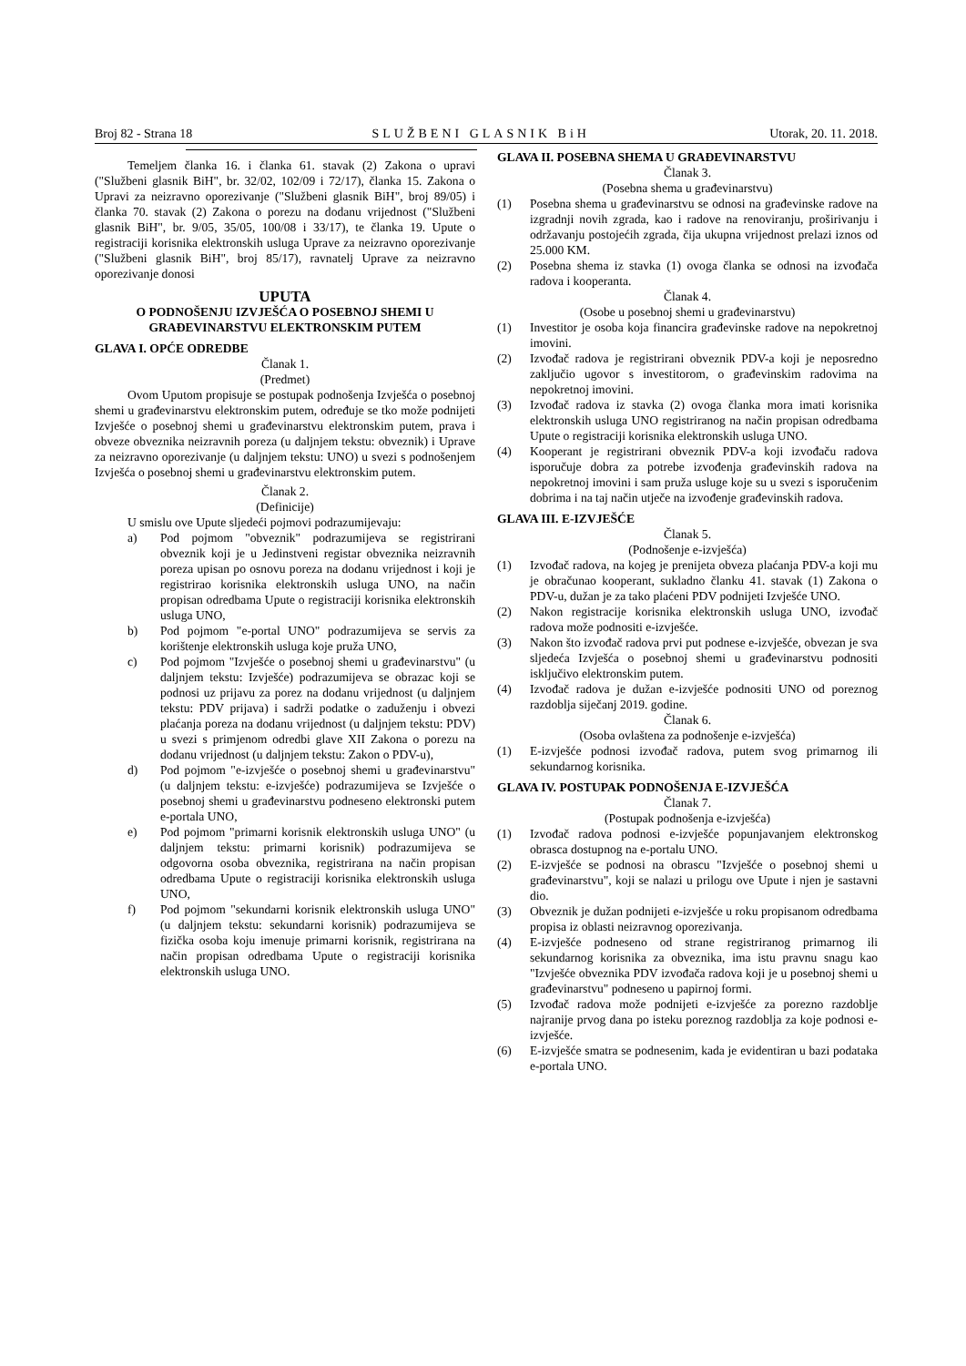Broj 82 - Strana 18 SLUŽBENI GLASNIK BiH Utorak, 20. 11. 2018.
Temeljem članka 16. i članka 61. stavak (2) Zakona o upravi ("Službeni glasnik BiH", br. 32/02, 102/09 i 72/17), članka 15. Zakona o Upravi za neizravno oporezivanje ("Službeni glasnik BiH", broj 89/05) i članka 70. stavak (2) Zakona o porezu na dodanu vrijednost ("Službeni glasnik BiH", br. 9/05, 35/05, 100/08 i 33/17), te članka 19. Upute o registraciji korisnika elektronskih usluga Uprave za neizravno oporezivanje ("Službeni glasnik BiH", broj 85/17), ravnatelj Uprave za neizravno oporezivanje donosi
UPUTA
O PODNOŠENJU IZVJEŠĆA O POSEBNOJ SHEMI U GRAĐEVINARSTVU ELEKTRONSKIM PUTEM
GLAVA I. OPĆE ODREDBE
Članak 1.
(Predmet)
Ovom Uputom propisuje se postupak podnošenja Izvješća o posebnoj shemi u građevinarstvu elektronskim putem, određuje se tko može podnijeti Izvješće o posebnoj shemi u građevinarstvu elektronskim putem, prava i obveze obveznika neizravnih poreza (u daljnjem tekstu: obveznik) i Uprave za neizravno oporezivanje (u daljnjem tekstu: UNO) u svezi s podnošenjem Izvješća o posebnoj shemi u građevinarstvu elektronskim putem.
Članak 2.
(Definicije)
U smislu ove Upute sljedeći pojmovi podrazumijevaju:
a) Pod pojmom "obveznik" podrazumijeva se registrirani obveznik koji je u Jedinstveni registar obveznika neizravnih poreza upisan po osnovu poreza na dodanu vrijednost i koji je registrirao korisnika elektronskih usluga UNO, na način propisan odredbama Upute o registraciji korisnika elektronskih usluga UNO,
b) Pod pojmom "e-portal UNO" podrazumijeva se servis za korištenje elektronskih usluga koje pruža UNO,
c) Pod pojmom "Izvješće o posebnoj shemi u građevinarstvu" (u daljnjem tekstu: Izvješće) podrazumijeva se obrazac koji se podnosi uz prijavu za porez na dodanu vrijednost (u daljnjem tekstu: PDV prijava) i sadrži podatke o zaduženju i obvezi plaćanja poreza na dodanu vrijednost (u daljnjem tekstu: PDV) u svezi s primjenom odredbi glave XII Zakona o porezu na dodanu vrijednost (u daljnjem tekstu: Zakon o PDV-u),
d) Pod pojmom "e-izvješće o posebnoj shemi u građevinarstvu" (u daljnjem tekstu: e-izvješće) podrazumijeva se Izvješće o posebnoj shemi u građevinarstvu podneseno elektronski putem e-portala UNO,
e) Pod pojmom "primarni korisnik elektronskih usluga UNO" (u daljnjem tekstu: primarni korisnik) podrazumijeva se odgovorna osoba obveznika, registrirana na način propisan odredbama Upute o registraciji korisnika elektronskih usluga UNO,
f) Pod pojmom "sekundarni korisnik elektronskih usluga UNO" (u daljnjem tekstu: sekundarni korisnik) podrazumijeva se fizička osoba koju imenuje primarni korisnik, registrirana na način propisan odredbama Upute o registraciji korisnika elektronskih usluga UNO.
GLAVA II. POSEBNA SHEMA U GRAĐEVINARSTVU
Članak 3.
(Posebna shema u građevinarstvu)
(1) Posebna shema u građevinarstvu se odnosi na građevinske radove na izgradnji novih zgrada, kao i radove na renoviranju, proširivanju i održavanju postojećih zgrada, čija ukupna vrijednost prelazi iznos od 25.000 KM.
(2) Posebna shema iz stavka (1) ovoga članka se odnosi na izvođača radova i kooperanta.
Članak 4.
(Osobe u posebnoj shemi u građevinarstvu)
(1) Investitor je osoba koja financira građevinske radove na nepokretnoj imovini.
(2) Izvođač radova je registrirani obveznik PDV-a koji je neposredno zaključio ugovor s investitorom, o građevinskim radovima na nepokretnoj imovini.
(3) Izvođač radova iz stavka (2) ovoga članka mora imati korisnika elektronskih usluga UNO registriranog na način propisan odredbama Upute o registraciji korisnika elektronskih usluga UNO.
(4) Kooperant je registrirani obveznik PDV-a koji izvođaču radova isporučuje dobra za potrebe izvođenja građevinskih radova na nepokretnoj imovini i sam pruža usluge koje su u svezi s isporučenim dobrima i na taj način utječe na izvođenje građevinskih radova.
GLAVA III. E-IZVJEŠĆE
Članak 5.
(Podnošenje e-izvješća)
(1) Izvođač radova, na kojeg je prenijeta obveza plaćanja PDV-a koji mu je obračunao kooperant, sukladno članku 41. stavak (1) Zakona o PDV-u, dužan je za tako plaćeni PDV podnijeti Izvješće UNO.
(2) Nakon registracije korisnika elektronskih usluga UNO, izvođač radova može podnositi e-izvješće.
(3) Nakon što izvođač radova prvi put podnese e-izvješće, obvezan je sva sljedeća Izvješća o posebnoj shemi u građevinarstvu podnositi isključivo elektronskim putem.
(4) Izvođač radova je dužan e-izvješće podnositi UNO od poreznog razdoblja siječanj 2019. godine.
Članak 6.
(Osoba ovlaštena za podnošenje e-izvješća)
(1) E-izvješće podnosi izvođač radova, putem svog primarnog ili sekundarnog korisnika.
GLAVA IV. POSTUPAK PODNOŠENJA E-IZVJEŠĆA
Članak 7.
(Postupak podnošenja e-izvješća)
(1) Izvođač radova podnosi e-izvješće popunjavanjem elektronskog obrasca dostupnog na e-portalu UNO.
(2) E-izvješće se podnosi na obrascu "Izvješće o posebnoj shemi u građevinarstvu", koji se nalazi u prilogu ove Upute i njen je sastavni dio.
(3) Obveznik je dužan podnijeti e-izvješće u roku propisanom odredbama propisa iz oblasti neizravnog oporezivanja.
(4) E-izvješće podneseno od strane registriranog primarnog ili sekundarnog korisnika za obveznika, ima istu pravnu snagu kao "Izvješće obveznika PDV izvođača radova koji je u posebnoj shemi u građevinarstvu" podneseno u papirnoj formi.
(5) Izvođač radova može podnijeti e-izvješće za porezno razdoblje najranije prvog dana po isteku poreznog razdoblja za koje podnosi e-izvješće.
(6) E-izvješće smatra se podnesenim, kada je evidentiran u bazi podataka e-portala UNO.